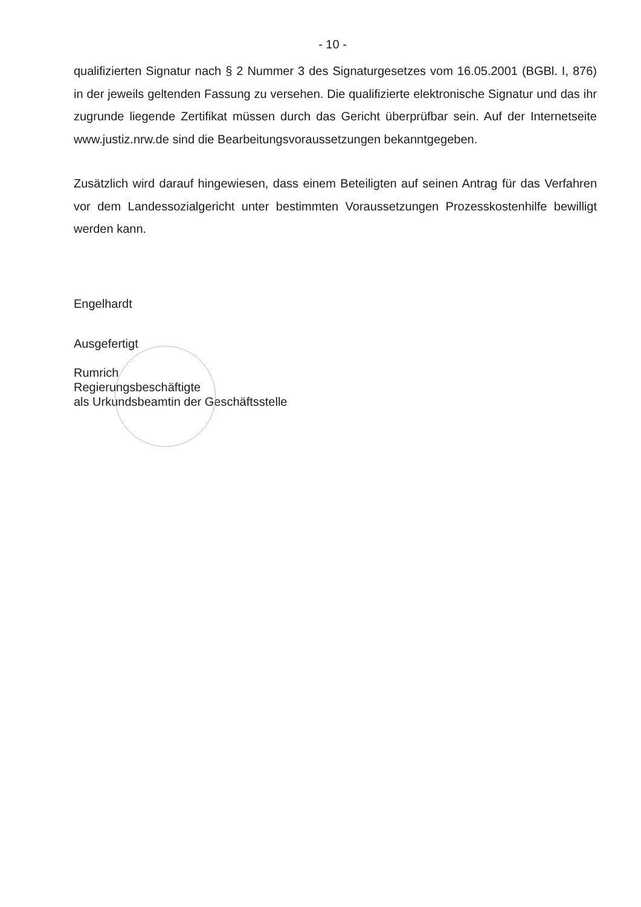- 10 -
qualifizierten Signatur nach § 2 Nummer 3 des Signaturgesetzes vom 16.05.2001 (BGBl. I, 876) in der jeweils geltenden Fassung zu versehen. Die qualifizierte elektronische Signatur und das ihr zugrunde liegende Zertifikat müssen durch das Gericht überprüfbar sein. Auf der Internetseite www.justiz.nrw.de sind die Bearbeitungsvoraussetzungen bekanntgegeben.
Zusätzlich wird darauf hingewiesen, dass einem Beteiligten auf seinen Antrag für das Verfahren vor dem Landessozialgericht unter bestimmten Voraussetzungen Prozesskostenhilfe bewilligt werden kann.
Engelhardt
Ausgefertigt
Rumrich
Regierungsbeschäftigte
als Urkundsbeamtin der Geschäftsstelle